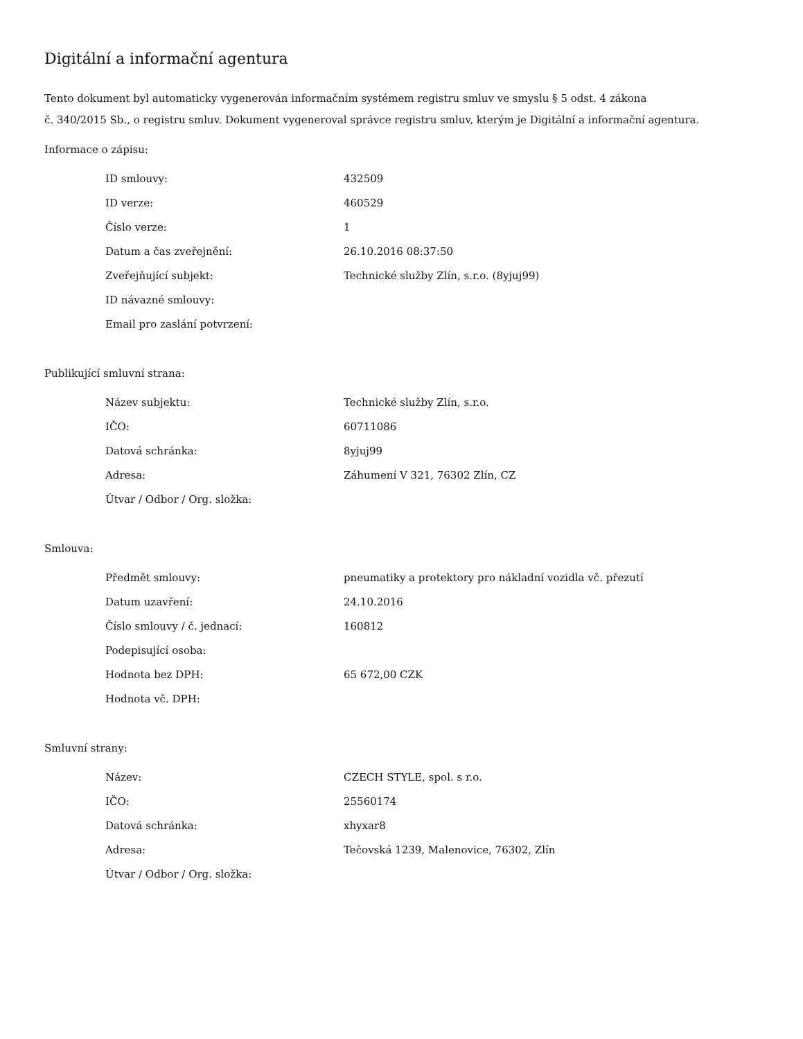Digitální a informační agentura
Tento dokument byl automaticky vygenerován informačním systémem registru smluv ve smyslu § 5 odst. 4 zákona
č. 340/2015 Sb., o registru smluv. Dokument vygeneroval správce registru smluv, kterým je Digitální a informační agentura.
Informace o zápisu:
| ID smlouvy: | 432509 |
| ID verze: | 460529 |
| Číslo verze: | 1 |
| Datum a čas zveřejnění: | 26.10.2016 08:37:50 |
| Zveřejňující subjekt: | Technické služby Zlín, s.r.o. (8yjuj99) |
| ID návazné smlouvy: | |
| Email pro zaslání potvrzení: | |
Publikující smluvní strana:
| Název subjektu: | Technické služby Zlín, s.r.o. |
| IČO: | 60711086 |
| Datová schránka: | 8yjuj99 |
| Adresa: | Záhumení V 321, 76302 Zlín, CZ |
| Útvar / Odbor / Org. složka: | |
Smlouva:
| Předmět smlouvy: | pneumatiky a protektory pro nákladní vozidla vč. přezutí |
| Datum uzavření: | 24.10.2016 |
| Číslo smlouvy / č. jednací: | 160812 |
| Podepisující osoba: | |
| Hodnota bez DPH: | 65 672,00 CZK |
| Hodnota vč. DPH: | |
Smluvní strany:
| Název: | CZECH STYLE, spol. s r.o. |
| IČO: | 25560174 |
| Datová schránka: | xhyxar8 |
| Adresa: | Tečovská 1239, Malenovice, 76302, Zlín |
| Útvar / Odbor / Org. složka: | |